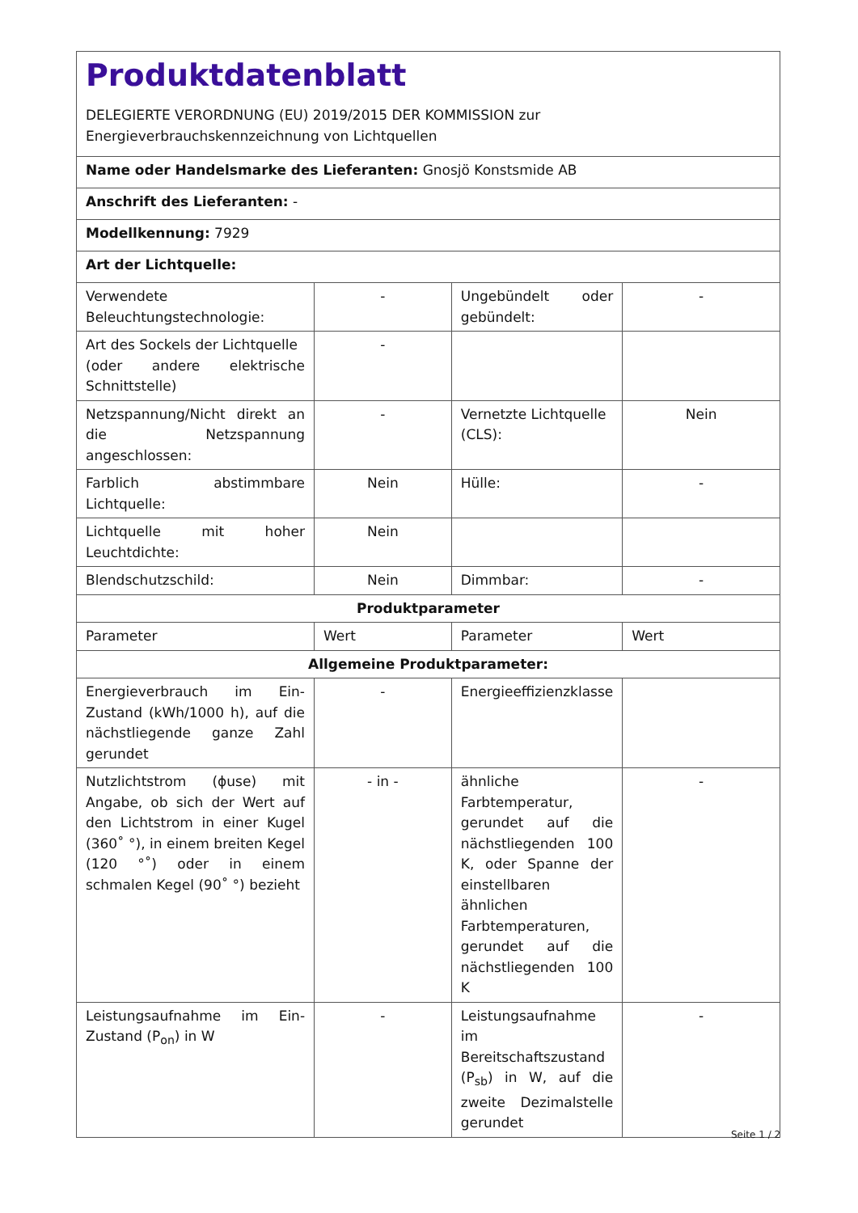| Produktdatenblatt DELEGIERTE VERORDNUNG (EU) 2019/2015 DER KOMMISSION zur Energieverbrauchskennzeichnung von Lichtquellen | | | |
| Name oder Handelsmarke des Lieferanten: Gnosjö Konstsmide AB | | | |
| Anschrift des Lieferanten: - | | | |
| Modellkennung: 7929 | | | |
| Art der Lichtquelle: | | | |
| Verwendete Beleuchtungstechnologie: | - | Ungebündelt oder gebündelt: | - |
| Art des Sockels der Lichtquelle (oder andere elektrische Schnittstelle) | - | | |
| Netzspannung/Nicht direkt an die Netzspannung angeschlossen: | - | Vernetzte Lichtquelle (CLS): | Nein |
| Farblich abstimmbare Lichtquelle: | Nein | Hülle: | - |
| Lichtquelle mit hoher Leuchtdichte: | Nein | | |
| Blendschutzschild: | Nein | Dimmbar: | - |
| Produktparameter | | | |
| Parameter | Wert | Parameter | Wert |
| Allgemeine Produktparameter: | | | |
| Energieverbrauch im Ein-Zustand (kWh/1000 h), auf die nächstliegende ganze Zahl gerundet | - | Energieeffizienzklasse | |
| Nutzlichtstrom (ϕuse) mit Angabe, ob sich der Wert auf den Lichtstrom in einer Kugel (360˚ °), in einem breiten Kegel (120 °˚) oder in einem schmalen Kegel (90˚ °) bezieht | - in - | ähnliche Farbtemperatur, gerundet auf die nächstliegenden 100 K, oder Spanne der einstellbaren ähnlichen Farbtemperaturen, gerundet auf die nächstliegenden 100 K | - |
| Leistungsaufnahme im Ein-Zustand (P<sub>on</sub>) in W | - | Leistungsaufnahme im Bereitschaftszustand (P<sub>sb</sub>) in W, auf die zweite Dezimalstelle gerundet | - |
Seite 1 / 2